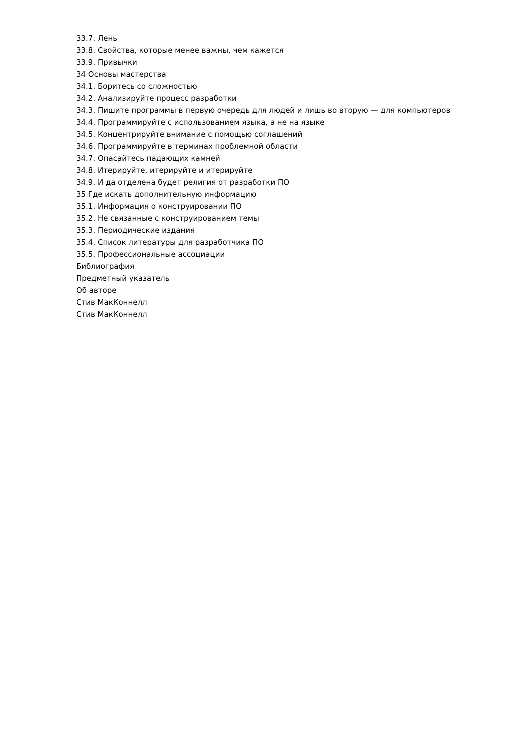33.7. Лень
33.8. Свойства, которые менее важны, чем кажется
33.9. Привычки
34 Основы мастерства
34.1. Боритесь со сложностью
34.2. Анализируйте процесс разработки
34.3. Пишите программы в первую очередь для людей и лишь во вторую — для компьютеров
34.4. Программируйте с использованием языка, а не на языке
34.5. Концентрируйте внимание с помощью соглашений
34.6. Программируйте в терминах проблемной области
34.7. Опасайтесь падающих камней
34.8. Итерируйте, итерируйте и итерируйте
34.9. И да отделена будет религия от разработки ПО
35 Где искать дополнительную информацию
35.1. Информация о конструировании ПО
35.2. Не связанные с конструированием темы
35.3. Периодические издания
35.4. Список литературы для разработчика ПО
35.5. Профессиональные ассоциации
Библиография
Предметный указатель
Об авторе
Стив МакКоннелл
Стив МакКоннелл